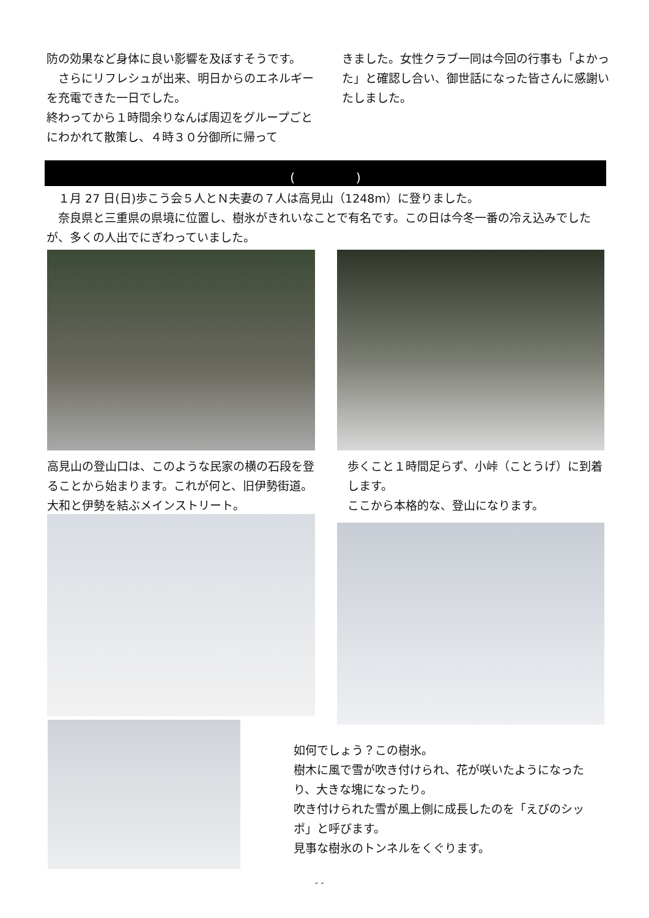防の効果など身体に良い影響を及ぼすそうです。
　さらにリフレシュが出来、明日からのエネルギーを充電できた一日でした。
終わってから１時間余りなんば周辺をグループごとにわかれて散策し、４時３０分御所に帰って
きました。女性クラブ一同は今回の行事も「よかった」と確認し合い、御世話になった皆さんに感謝いたしました。
(　　　　　)
　１月 27 日(日)歩こう会５人とＮ夫妻の７人は高見山（1248m）に登りました。
　奈良県と三重県の県境に位置し、樹氷がきれいなことで有名です。この日は今冬一番の冷え込みでしたが、多くの人出でにぎわっていました。
高見山の登山口は、このような民家の横の石段を登ることから始まります。これが何と、旧伊勢街道。大和と伊勢を結ぶメインストリート。
歩くこと１時間足らず、小峠（ことうげ）に到着します。
ここから本格的な、登山になります。
如何でしょう？この樹氷。
樹木に風で雪が吹き付けられ、花が咲いたようになったり、大きな塊になったり。
吹き付けられた雪が風上側に成長したのを「えびのシッポ」と呼びます。
見事な樹氷のトンネルをくぐります。
- -